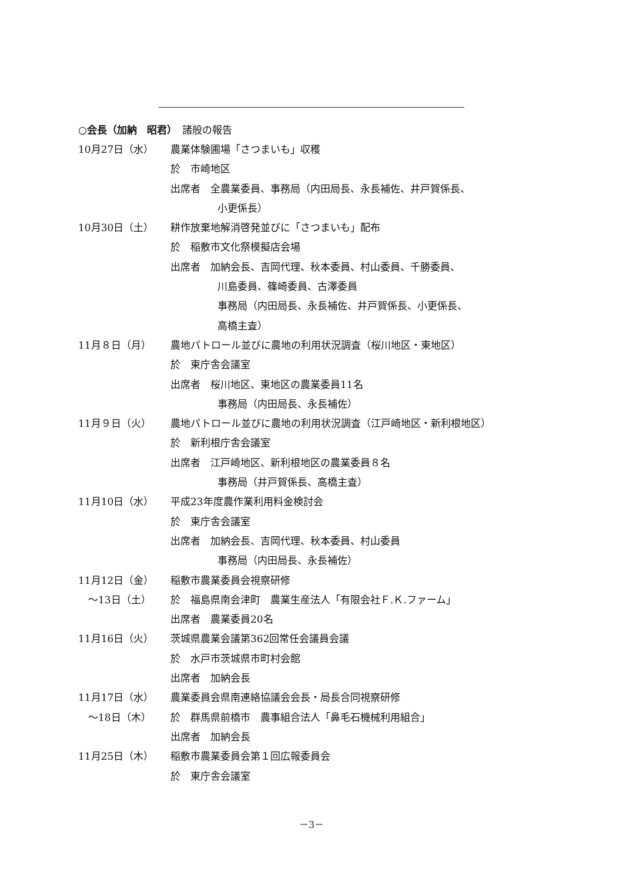○会長（加納　昭君）　諸般の報告
10月27日（水） 農業体験圃場「さつまいも」収穫
於　市崎地区
出席者　全農業委員、事務局（内田局長、永長補佐、井戸賀係長、
小更係長）
10月30日（土） 耕作放棄地解消啓発並びに「さつまいも」配布
於　稲敷市文化祭模擬店会場
出席者　加納会長、吉岡代理、秋本委員、村山委員、千勝委員、
川島委員、篠崎委員、古澤委員
事務局（内田局長、永長補佐、井戸賀係長、小更係長、
高橋主査）
11月８日（月） 農地パトロール並びに農地の利用状況調査（桜川地区・東地区）
於　東庁舎会議室
出席者　桜川地区、東地区の農業委員11名
事務局（内田局長、永長補佐）
11月９日（火） 農地パトロール並びに農地の利用状況調査（江戸崎地区・新利根地区）
於　新利根庁舎会議室
出席者　江戸崎地区、新利根地区の農業委員８名
事務局（井戸賀係長、高橋主査）
11月10日（水） 平成23年度農作業利用料金検討会
於　東庁舎会議室
出席者　加納会長、吉岡代理、秋本委員、村山委員
事務局（内田局長、永長補佐）
11月12日（金）
　～13日（土）
稲敷市農業委員会視察研修
於　福島県南会津町　農業生産法人「有限会社Ｆ.Ｋ.ファーム」
出席者　農業委員20名
11月16日（火） 茨城県農業会議第362回常任会議員会議
於　水戸市茨城県市町村会館
出席者　加納会長
11月17日（水）
　～18日（木）
農業委員会県南連絡協議会会長・局長合同視察研修
於　群馬県前橋市　農事組合法人「鼻毛石機械利用組合」
出席者　加納会長
11月25日（木） 稲敷市農業委員会第１回広報委員会
於　東庁舎会議室
－3－